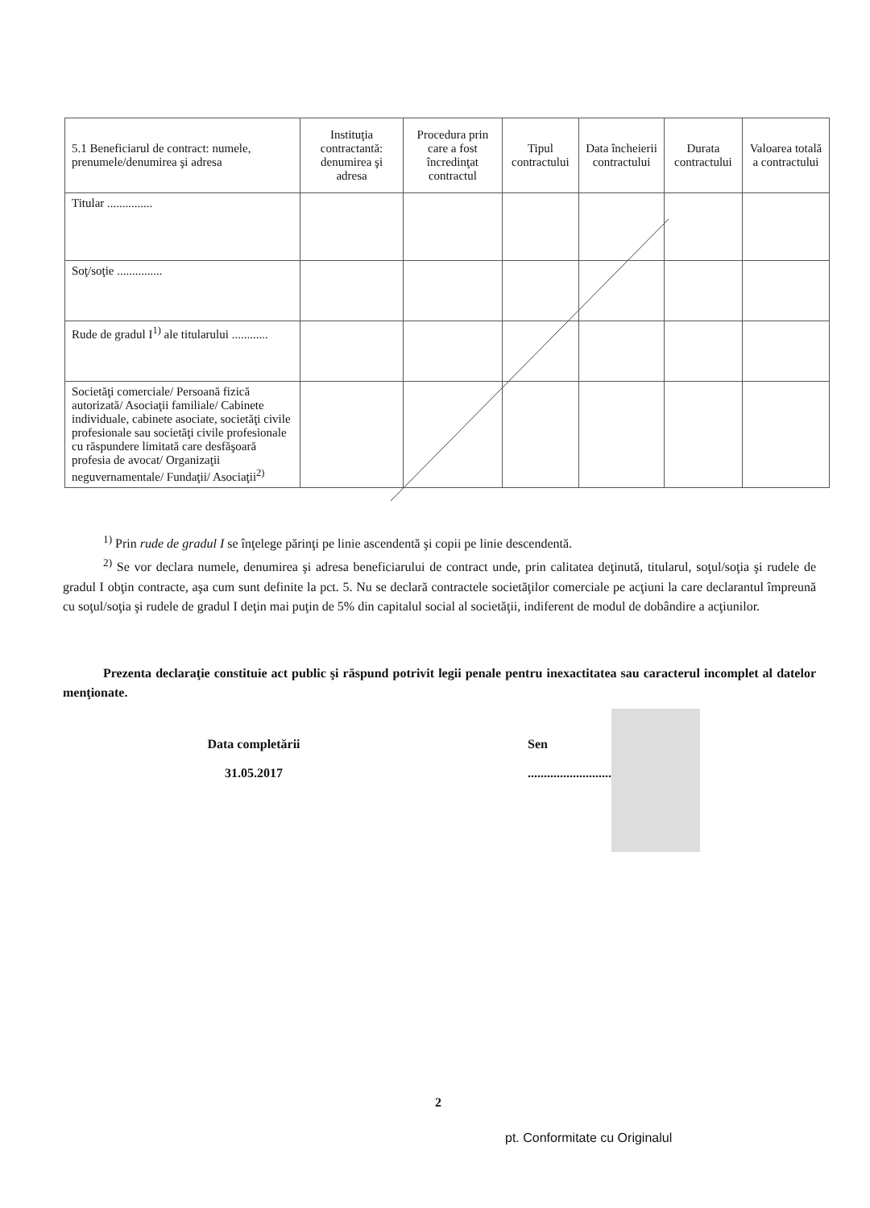| 5.1 Beneficiarul de contract: numele, prenumele/denumirea şi adresa | Instituţia contractantă: denumirea şi adresa | Procedura prin care a fost încredinţat contractul | Tipul contractului | Data încheierii contractului | Durata contractului | Valoarea totală a contractului |
| --- | --- | --- | --- | --- | --- | --- |
| Titular ............... | | | | | | |
| Soţ/soţie ............... | | | | | | |
| Rude de gradul I<sup>1)</sup> ale titularului ............ | | | | | | |
| Societăţi comerciale/ Persoană fizică autorizată/ Asociaţii familiale/ Cabinete individuale, cabinete asociate, societăţi civile profesionale sau societăţi civile profesionale cu răspundere limitată care desfăşoară profesia de avocat/ Organizaţii neguvernamentale/ Fundaţii/ Asociaţii<sup>2)</sup> | | | | | | |
<sup>1)</sup> Prin rude de gradul I se înţelege părinţi pe linie ascendentă şi copii pe linie descendentă.
<sup>2)</sup> Se vor declara numele, denumirea şi adresa beneficiarului de contract unde, prin calitatea deţinută, titularul, soţul/soţia şi rudele de gradul I obţin contracte, aşa cum sunt definite la pct. 5. Nu se declară contractele societăţilor comerciale pe acţiuni la care declarantul împreună cu soţul/soţia şi rudele de gradul I deţin mai puţin de 5% din capitalul social al societăţii, indiferent de modul de dobândire a acţiunilor.
Prezenta declaraţie constituie act public şi răspund potrivit legii penale pentru inexactitatea sau caracterul incomplet al datelor menţionate.
Data completării
31.05.2017
Sen
................................................
2
pt. Conformitate cu Originalul